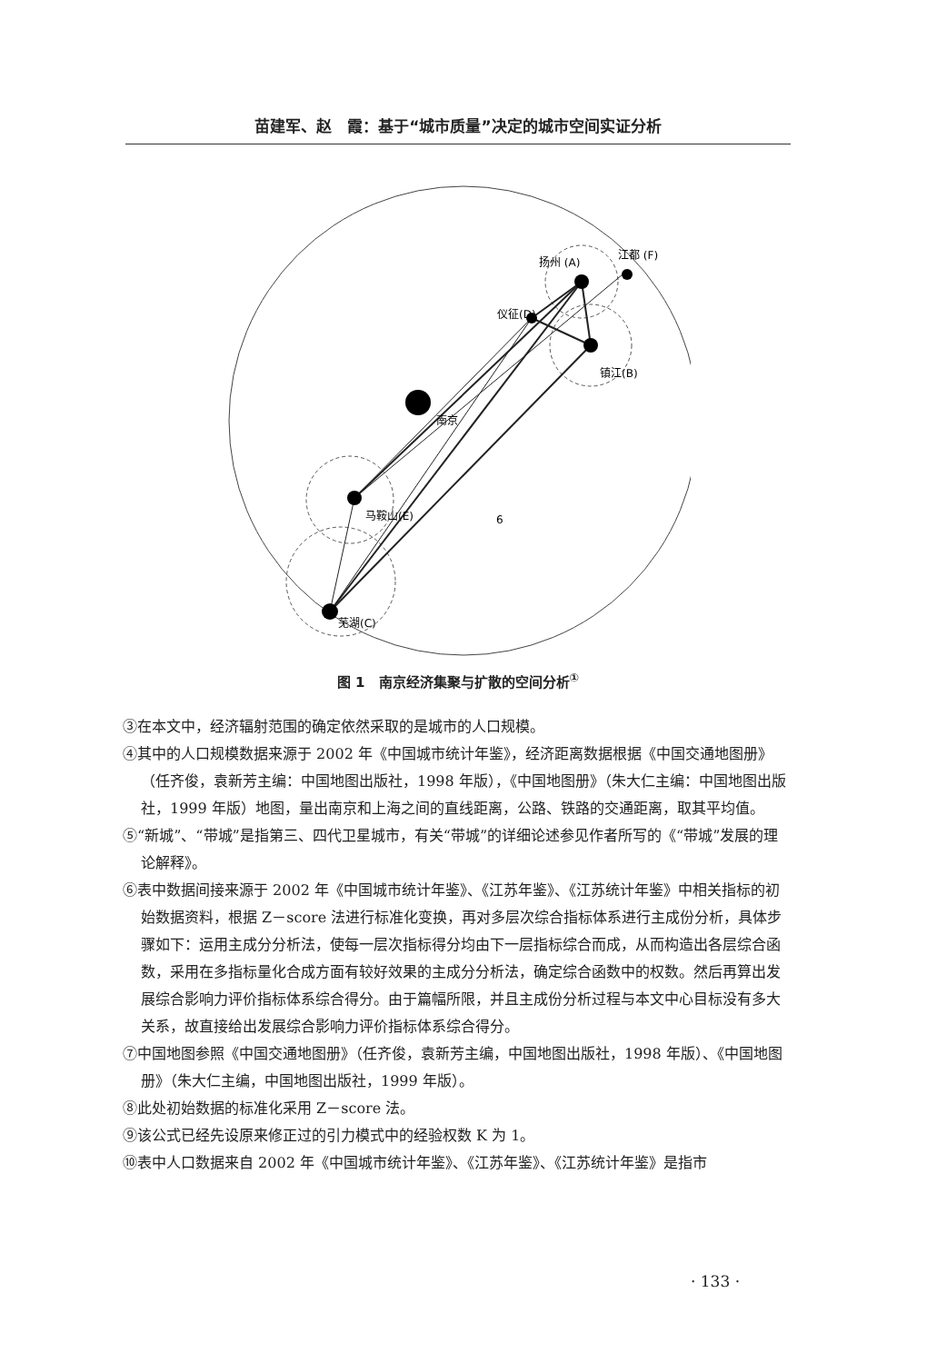苗建军、赵　霞：基于“城市质量”决定的城市空间实证分析
扬州 (A)
江都 (F)
仪征(D)
镇江(B)
南京
马鞍山(E)
芜湖(C)
6
图 1　南京经济集聚与扩散的空间分析<sup>①</sup>
③在本文中，经济辐射范围的确定依然采取的是城市的人口规模。
④其中的人口规模数据来源于 2002 年《中国城市统计年鉴》，经济距离数据根据《中国交通地图册》（任齐俊，袁新芳主编：中国地图出版社，1998 年版），《中国地图册》（朱大仁主编：中国地图出版社，1999 年版）地图，量出南京和上海之间的直线距离，公路、铁路的交通距离，取其平均值。
⑤“新城”、“带城”是指第三、四代卫星城市，有关“带城”的详细论述参见作者所写的《“带城”发展的理论解释》。
⑥表中数据间接来源于 2002 年《中国城市统计年鉴》、《江苏年鉴》、《江苏统计年鉴》中相关指标的初始数据资料，根据 Z－score 法进行标准化变换，再对多层次综合指标体系进行主成份分析，具体步骤如下：运用主成分分析法，使每一层次指标得分均由下一层指标综合而成，从而构造出各层综合函数，采用在多指标量化合成方面有较好效果的主成分分析法，确定综合函数中的权数。然后再算出发展综合影响力评价指标体系综合得分。由于篇幅所限，并且主成份分析过程与本文中心目标没有多大关系，故直接给出发展综合影响力评价指标体系综合得分。
⑦中国地图参照《中国交通地图册》（任齐俊，袁新芳主编，中国地图出版社，1998 年版）、《中国地图册》（朱大仁主编，中国地图出版社，1999 年版）。
⑧此处初始数据的标准化采用 Z－score 法。
⑨该公式已经先设原来修正过的引力模式中的经验权数 K 为 1。
⑩表中人口数据来自 2002 年《中国城市统计年鉴》、《江苏年鉴》、《江苏统计年鉴》是指市
· 133 ·